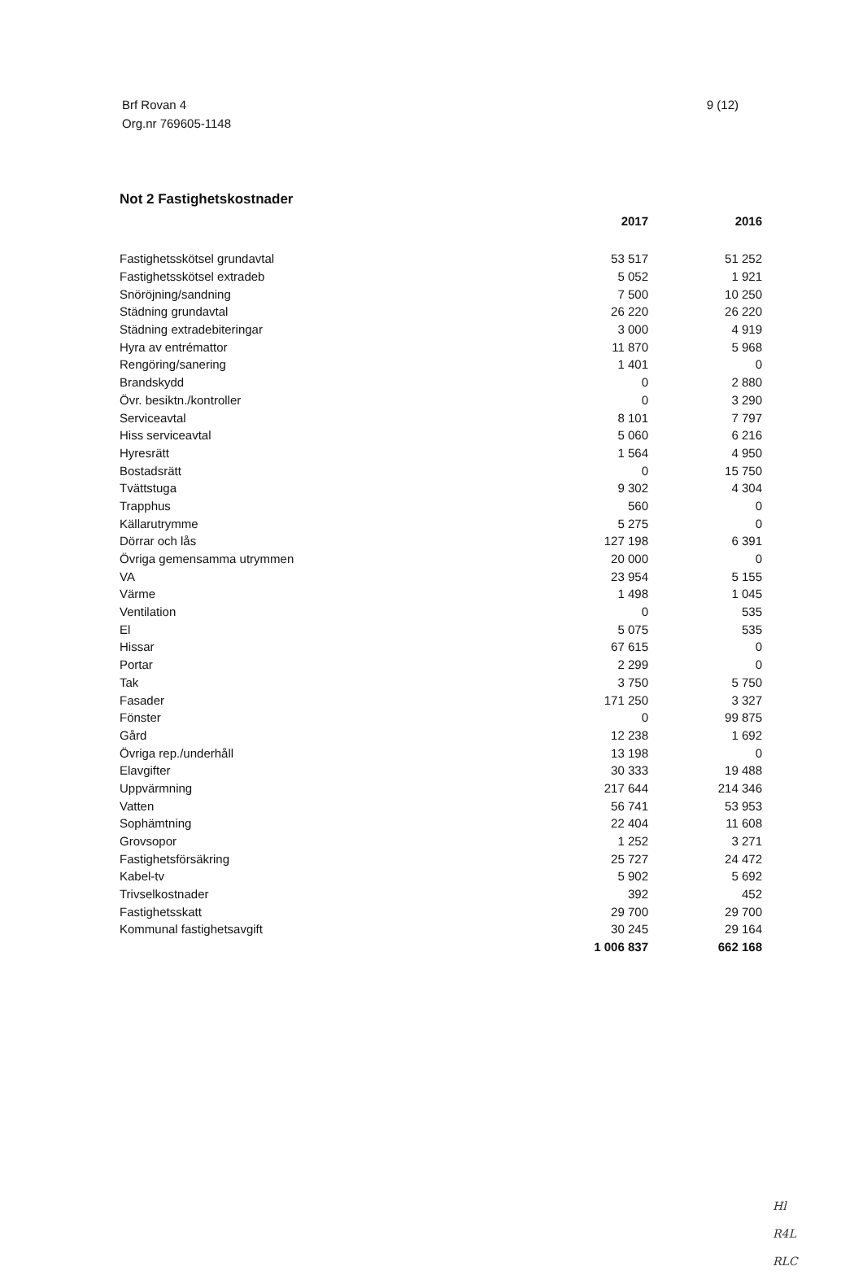Brf Rovan 4
Org.nr 769605-1148
9 (12)
Not 2 Fastighetskostnader
| | 2017 | 2016 |
| --- | --- | --- |
| Fastighetsskötsel grundavtal | 53 517 | 51 252 |
| Fastighetsskötsel extradeb | 5 052 | 1 921 |
| Snöröjning/sandning | 7 500 | 10 250 |
| Städning grundavtal | 26 220 | 26 220 |
| Städning extradebiteringar | 3 000 | 4 919 |
| Hyra av entrémattor | 11 870 | 5 968 |
| Rengöring/sanering | 1 401 | 0 |
| Brandskydd | 0 | 2 880 |
| Övr. besiktn./kontroller | 0 | 3 290 |
| Serviceavtal | 8 101 | 7 797 |
| Hiss serviceavtal | 5 060 | 6 216 |
| Hyresrätt | 1 564 | 4 950 |
| Bostadsrätt | 0 | 15 750 |
| Tvättstuga | 9 302 | 4 304 |
| Trapphus | 560 | 0 |
| Källarutrymme | 5 275 | 0 |
| Dörrar och lås | 127 198 | 6 391 |
| Övriga gemensamma utrymmen | 20 000 | 0 |
| VA | 23 954 | 5 155 |
| Värme | 1 498 | 1 045 |
| Ventilation | 0 | 535 |
| El | 5 075 | 535 |
| Hissar | 67 615 | 0 |
| Portar | 2 299 | 0 |
| Tak | 3 750 | 5 750 |
| Fasader | 171 250 | 3 327 |
| Fönster | 0 | 99 875 |
| Gård | 12 238 | 1 692 |
| Övriga rep./underhåll | 13 198 | 0 |
| Elavgifter | 30 333 | 19 488 |
| Uppvärmning | 217 644 | 214 346 |
| Vatten | 56 741 | 53 953 |
| Sophämtning | 22 404 | 11 608 |
| Grovsopor | 1 252 | 3 271 |
| Fastighetsförsäkring | 25 727 | 24 472 |
| Kabel-tv | 5 902 | 5 692 |
| Trivselkostnader | 392 | 452 |
| Fastighetsskatt | 29 700 | 29 700 |
| Kommunal fastighetsavgift | 30 245 | 29 164 |
| | 1 006 837 | 662 168 |
Hl
R4L
RLC